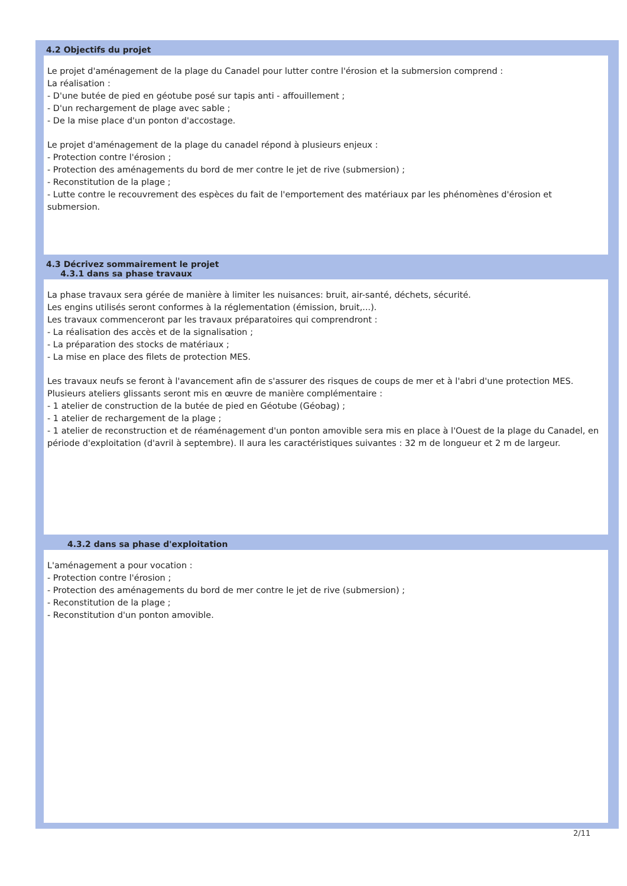4.2 Objectifs du projet
Le projet d'aménagement de la plage du Canadel pour lutter contre l'érosion et la submersion comprend :
La réalisation :
- D'une butée de pied en géotube posé sur tapis anti - affouillement ;
- D'un rechargement de plage avec sable ;
- De la mise place d'un ponton d'accostage.
Le projet d'aménagement de la plage du canadel répond à plusieurs enjeux :
- Protection contre l'érosion ;
- Protection des aménagements du bord de mer contre le jet de rive (submersion) ;
- Reconstitution de la plage ;
- Lutte contre le recouvrement des espèces du fait de l'emportement des matériaux par les phénomènes d'érosion et submersion.
4.3 Décrivez sommairement le projet
4.3.1 dans sa phase travaux
La phase travaux sera gérée de manière à limiter les nuisances: bruit, air-santé, déchets, sécurité.
Les engins utilisés seront conformes à la réglementation (émission, bruit,...).
Les travaux commenceront par les travaux préparatoires qui comprendront :
- La réalisation des accès et de la signalisation ;
- La préparation des stocks de matériaux ;
- La mise en place des filets de protection MES.
Les travaux neufs se feront à l'avancement afin de s'assurer des risques de coups de mer et à l'abri d'une protection MES.
Plusieurs ateliers glissants seront mis en œuvre de manière complémentaire :
- 1 atelier de construction de la butée de pied en Géotube (Géobag) ;
- 1 atelier de rechargement de la plage ;
- 1 atelier de reconstruction et de réaménagement d'un ponton amovible sera mis en place à l'Ouest de la plage du Canadel, en période d'exploitation (d'avril à septembre). Il aura les caractéristiques suivantes : 32 m de longueur et 2 m de largeur.
4.3.2 dans sa phase d'exploitation
L'aménagement a pour vocation :
- Protection contre l'érosion ;
- Protection des aménagements du bord de mer contre le jet de rive (submersion) ;
- Reconstitution de la plage ;
- Reconstitution d'un ponton amovible.
2/11